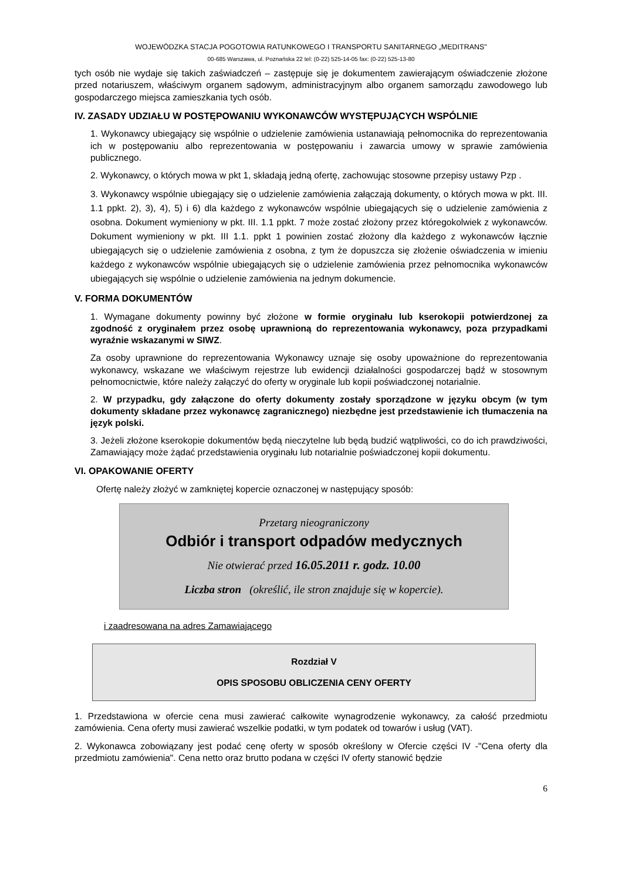WOJEWÓDZKA STACJA POGOTOWIA RATUNKOWEGO I TRANSPORTU SANITARNEGO „MEDITRANS"
00-685 Warszawa, ul. Poznańska 22 tel: (0-22) 525-14-05 fax: (0-22) 525-13-80
tych osób nie wydaje się takich zaświadczeń – zastępuje się je dokumentem zawierającym oświadczenie złożone przed notariuszem, właściwym organem sądowym, administracyjnym albo organem samorządu zawodowego lub gospodarczego miejsca zamieszkania tych osób.
IV. ZASADY UDZIAŁU W POSTĘPOWANIU WYKONAWCÓW WYSTĘPUJĄCYCH WSPÓLNIE
1. Wykonawcy ubiegający się wspólnie o udzielenie zamówienia ustanawiają pełnomocnika do reprezentowania ich w postępowaniu albo reprezentowania w postępowaniu i zawarcia umowy w sprawie zamówienia publicznego.
2. Wykonawcy, o których mowa w pkt 1, składają jedną ofertę, zachowując stosowne przepisy ustawy Pzp .
3. Wykonawcy wspólnie ubiegający się o udzielenie zamówienia załączają dokumenty, o których mowa w pkt. III. 1.1 ppkt. 2), 3), 4), 5) i 6) dla każdego z wykonawców wspólnie ubiegających się o udzielenie zamówienia z osobna. Dokument wymieniony w pkt. III. 1.1 ppkt. 7 może zostać złożony przez któregokolwiek z wykonawców. Dokument wymieniony w pkt. III 1.1. ppkt 1 powinien zostać złożony dla każdego z wykonawców łącznie ubiegających się o udzielenie zamówienia z osobna, z tym że dopuszcza się złożenie oświadczenia w imieniu każdego z wykonawców wspólnie ubiegających się o udzielenie zamówienia przez pełnomocnika wykonawców ubiegających się wspólnie o udzielenie zamówienia na jednym dokumencie.
V. FORMA DOKUMENTÓW
1. Wymagane dokumenty powinny być złożone w formie oryginału lub kserokopii potwierdzonej za zgodność z oryginałem przez osobę uprawnioną do reprezentowania wykonawcy, poza przypadkami wyraźnie wskazanymi w SIWZ.
Za osoby uprawnione do reprezentowania Wykonawcy uznaje się osoby upoważnione do reprezentowania wykonawcy, wskazane we właściwym rejestrze lub ewidencji działalności gospodarczej bądź w stosownym pełnomocnictwie, które należy załączyć do oferty w oryginale lub kopii poświadczonej notarialnie.
2. W przypadku, gdy załączone do oferty dokumenty zostały sporządzone w języku obcym (w tym dokumenty składane przez wykonawcę zagranicznego) niezbędne jest przedstawienie ich tłumaczenia na język polski.
3. Jeżeli złożone kserokopie dokumentów będą nieczytelne lub będą budzić wątpliwości, co do ich prawdziwości, Zamawiający może żądać przedstawienia oryginału lub notarialnie poświadczonej kopii dokumentu.
VI. OPAKOWANIE OFERTY
Ofertę należy złożyć w zamkniętej kopercie oznaczonej w następujący sposób:
Przetarg nieograniczony
Odbiór i transport odpadów medycznych
Nie otwierać przed 16.05.2011 r. godz. 10.00
Liczba stron (określić, ile stron znajduje się w kopercie).
i zaadresowana na adres Zamawiającego
Rozdział V
OPIS SPOSOBU OBLICZENIA CENY OFERTY
1. Przedstawiona w ofercie cena musi zawierać całkowite wynagrodzenie wykonawcy, za całość przedmiotu zamówienia. Cena oferty musi zawierać wszelkie podatki, w tym podatek od towarów i usług (VAT).
2. Wykonawca zobowiązany jest podać cenę oferty w sposób określony w Ofercie części IV -"Cena oferty dla przedmiotu zamówienia". Cena netto oraz brutto podana w części IV oferty stanowić będzie
6